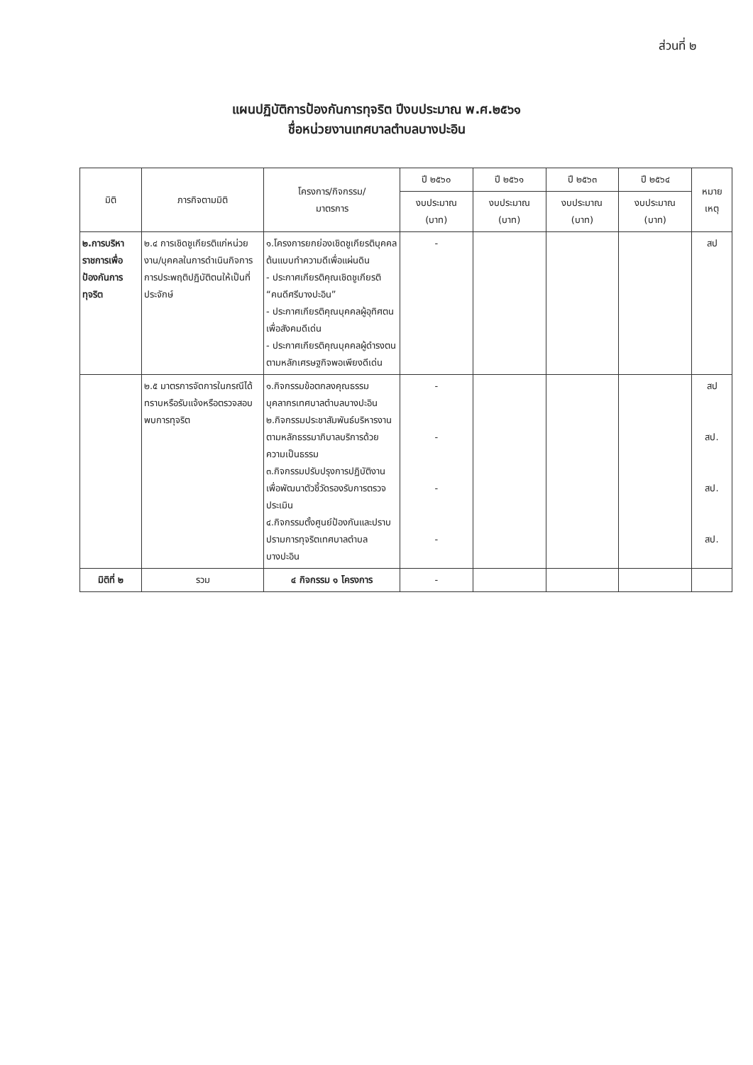ส่วนที่ ๒
แผนปฏิบัติการป้องกันการทุจริต ปีงบประมาณ พ.ศ.๒๕๖๑
ชื่อหน่วยงานเทศบาลตำบลบางปะอิน
| มิติ | ภารกิจตามมิติ | โครงการ/กิจกรรม/ มาตรการ | ปี ๒๕๖๐ | ปี ๒๕๖๑ | ปี ๒๕๖๓ | ปี ๒๕๖๔ | หมาย เหตุ |
| --- | --- | --- | --- | --- | --- | --- | --- |
| | | | งบประมาณ (บาท) | งบประมาณ (บาท) | งบประมาณ (บาท) | งบประมาณ (บาท) | |
| ๒.การบริหาราชการเพื่อป้องกันการทุจริต | ๒.๔ การเชิดชูเกียรติแก่หน่วยงาน/บุคคลในการดำเนินกิจการการประพฤติปฏิบัติตนให้เป็นที่ประจักษ์ | ๑.โครงการยกย่องเชิดชูเกียรติบุคคลต้นแบบทำความดีเพื่อแผ่นดิน - ประกาศเกียรติคุณเชิดชูเกียรติ “คนดีศรีบางปะอิน” - ประกาศเกียรติคุณบุคคลผู้อุทิศตนเพื่อสังคมดีเด่น - ประกาศเกียรติคุณบุคคลผู้ดำรงตนตามหลักเศรษฐกิจพอเพียงดีเด่น | - | | | | สป |
| | ๒.๕ มาตรการจัดการในกรณีได้ทราบหรือรับแจ้งหรือตรวจสอบพบการทุจริต | ๑.กิจกรรมข้อตกลงคุณธรรมบุคลากรเทศบาลตำบลบางปะอิน ๒.กิจกรรมประชาสัมพันธ์บริหารงานตามหลักธรรมาภิบาลบริการด้วยความเป็นธรรม ๓.กิจกรรมปรับปรุงการปฏิบัติงานเพื่อพัฒนาตัวชี้วัดรองรับการตรวจประเมิน ๔.กิจกรรมตั้งศูนย์ป้องกันและปราบปรามการทุจริตเทศบาลตำบลบางปะอิน | - - - - | | | | สป สป. สป. สป. |
| มิติที่ ๒ | รวม | ๔ กิจกรรม ๑ โครงการ | - | | | | |